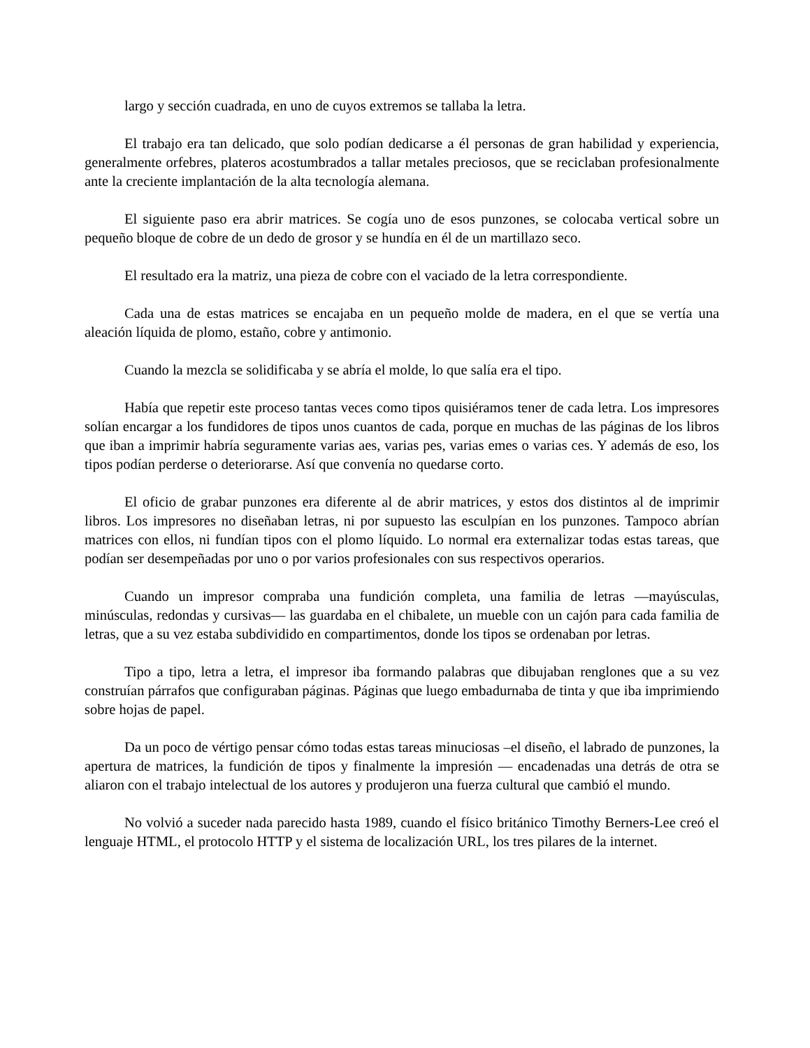largo y sección cuadrada, en uno de cuyos extremos se tallaba la letra.
El trabajo era tan delicado, que solo podían dedicarse a él personas de gran habilidad y experiencia, generalmente orfebres, plateros acostumbrados a tallar metales preciosos, que se reciclaban profesionalmente ante la creciente implantación de la alta tecnología alemana.
El siguiente paso era abrir matrices. Se cogía uno de esos punzones, se colocaba vertical sobre un pequeño bloque de cobre de un dedo de grosor y se hundía en él de un martillazo seco.
El resultado era la matriz, una pieza de cobre con el vaciado de la letra correspondiente.
Cada una de estas matrices se encajaba en un pequeño molde de madera, en el que se vertía una aleación líquida de plomo, estaño, cobre y antimonio.
Cuando la mezcla se solidificaba y se abría el molde, lo que salía era el tipo.
Había que repetir este proceso tantas veces como tipos quisiéramos tener de cada letra. Los impresores solían encargar a los fundidores de tipos unos cuantos de cada, porque en muchas de las páginas de los libros que iban a imprimir habría seguramente varias aes, varias pes, varias emes o varias ces. Y además de eso, los tipos podían perderse o deteriorarse. Así que convenía no quedarse corto.
El oficio de grabar punzones era diferente al de abrir matrices, y estos dos distintos al de imprimir libros. Los impresores no diseñaban letras, ni por supuesto las esculpían en los punzones. Tampoco abrían matrices con ellos, ni fundían tipos con el plomo líquido. Lo normal era externalizar todas estas tareas, que podían ser desempeñadas por uno o por varios profesionales con sus respectivos operarios.
Cuando un impresor compraba una fundición completa, una familia de letras —mayúsculas, minúsculas, redondas y cursivas— las guardaba en el chibalete, un mueble con un cajón para cada familia de letras, que a su vez estaba subdividido en compartimentos, donde los tipos se ordenaban por letras.
Tipo a tipo, letra a letra, el impresor iba formando palabras que dibujaban renglones que a su vez construían párrafos que configuraban páginas. Páginas que luego embadurnaba de tinta y que iba imprimiendo sobre hojas de papel.
Da un poco de vértigo pensar cómo todas estas tareas minuciosas –el diseño, el labrado de punzones, la apertura de matrices, la fundición de tipos y finalmente la impresión — encadenadas una detrás de otra se aliaron con el trabajo intelectual de los autores y produjeron una fuerza cultural que cambió el mundo.
No volvió a suceder nada parecido hasta 1989, cuando el físico británico Timothy Berners-Lee creó el lenguaje HTML, el protocolo HTTP y el sistema de localización URL, los tres pilares de la internet.